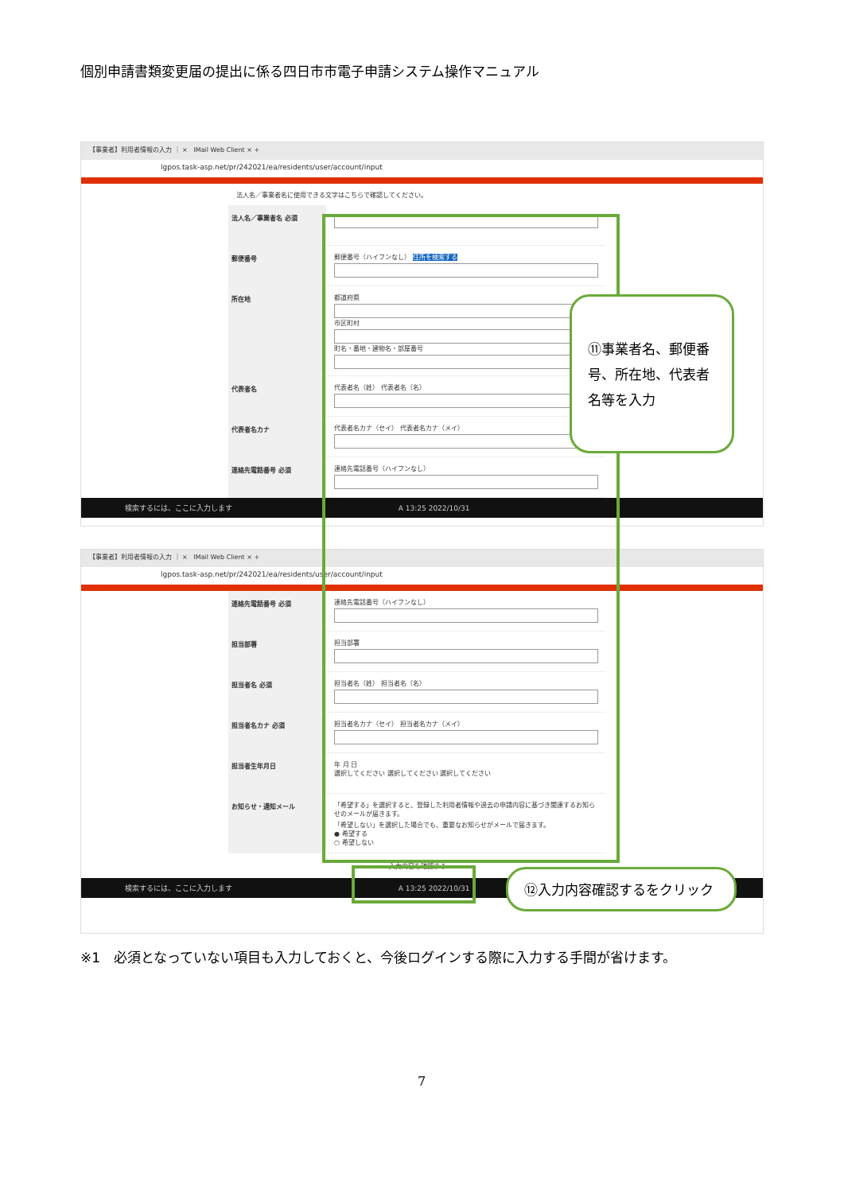個別申請書類変更届の提出に係る四日市市電子申請システム操作マニュアル
【事業者】利用者情報の入力 ｜ × IMail Web Client × +
lgpos.task-asp.net/pr/242021/ea/residents/user/account/input
法人名／事業者名に使用できる文字はこちらで確認してください。
法人名／事業者名 必須
郵便番号 郵便番号（ハイフンなし） 住所を検索する
所在地 都道府県
市区町村
町名・番地・建物名・部屋番号
代表者名 代表者名（姓） 代表者名（名）
代表者名カナ 代表者名カナ（セイ） 代表者名カナ（メイ）
連絡先電話番号 必須 連絡先電話番号（ハイフンなし）
検索するには、ここに入力します A 13:25 2022/10/31
【事業者】利用者情報の入力 ｜ × IMail Web Client × +
lgpos.task-asp.net/pr/242021/ea/residents/user/account/input
連絡先電話番号 必須 連絡先電話番号（ハイフンなし）
担当部署 担当部署
担当者名 必須 担当者名（姓） 担当者名（名）
担当者名カナ 必須 担当者名カナ（セイ） 担当者名カナ（メイ）
担当者生年月日 年 月 日
選択してください 選択してください 選択してください
お知らせ・通知メール 「希望する」を選択すると、登録した利用者情報や過去の申請内容に基づき関連するお知らせのメールが届きます。
「希望しない」を選択した場合でも、重要なお知らせがメールで届きます。
● 希望する
○ 希望しない
入力内容を確認する
検索するには、ここに入力します A 13:25 2022/10/31
⑪事業者名、郵便番号、所在地、代表者名等を入力
⑫入力内容確認するをクリック
※1　必須となっていない項目も入力しておくと、今後ログインする際に入力する手間が省けます。
7